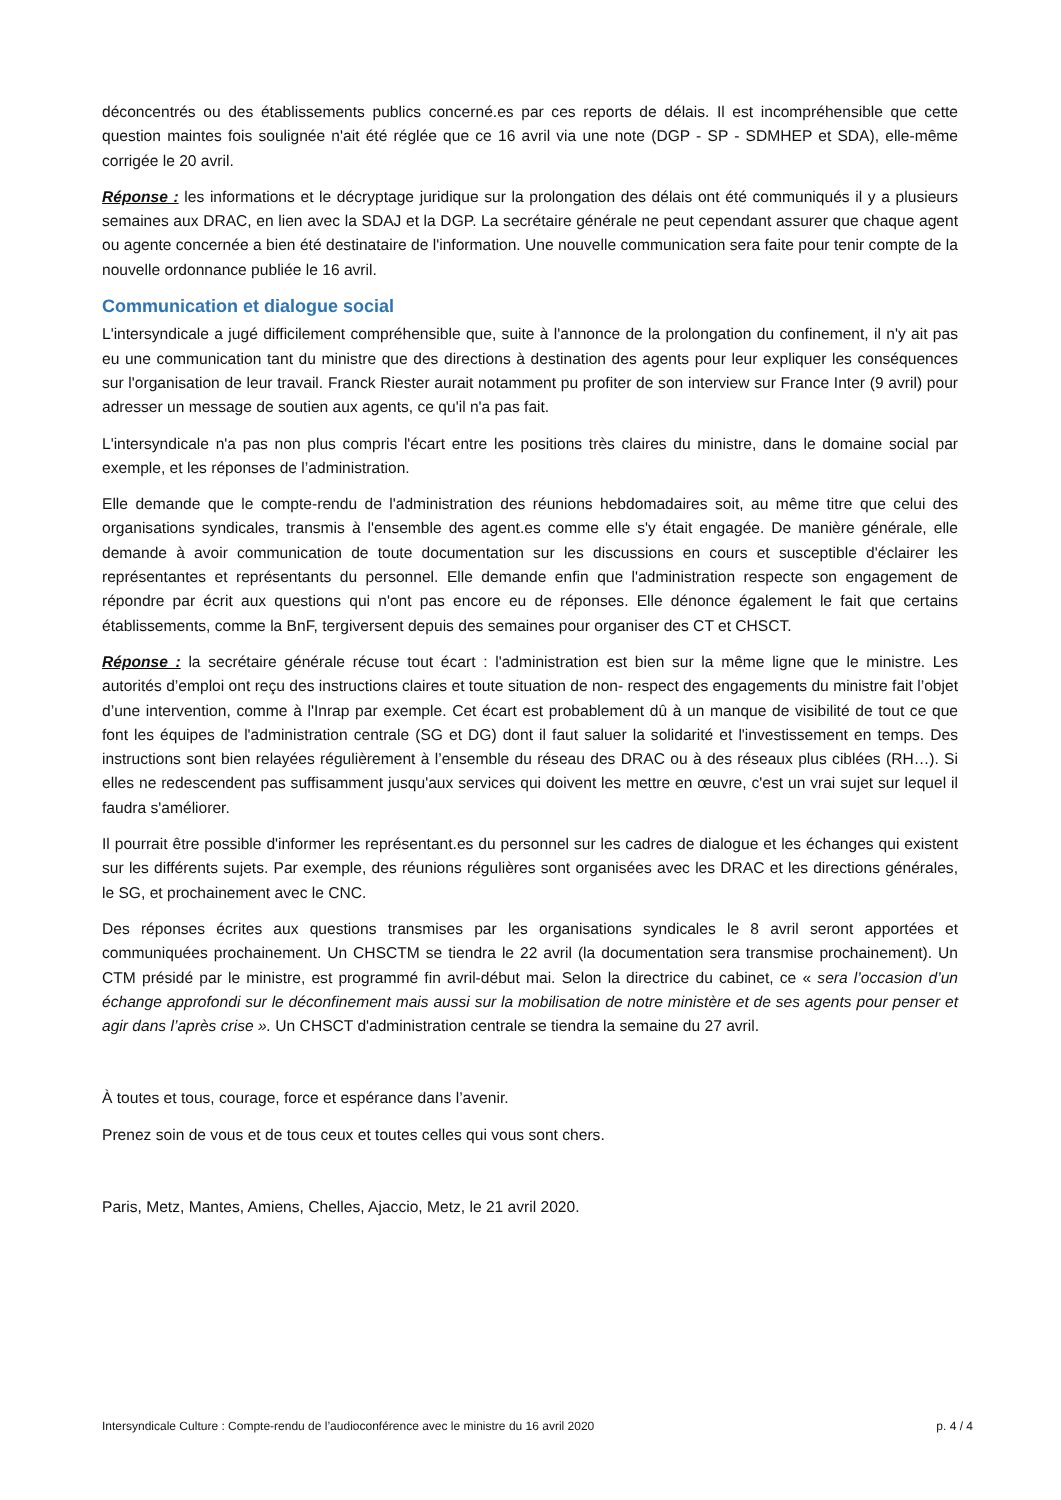déconcentrés ou des établissements publics concerné.es par ces reports de délais. Il est incompréhensible que cette question maintes fois soulignée n'ait été réglée que ce 16 avril via une note (DGP - SP - SDMHEP et SDA), elle-même corrigée le 20 avril.
Réponse : les informations et le décryptage juridique sur la prolongation des délais ont été communiqués il y a plusieurs semaines aux DRAC, en lien avec la SDAJ et la DGP. La secrétaire générale ne peut cependant assurer que chaque agent ou agente concernée a bien été destinataire de l'information. Une nouvelle communication sera faite pour tenir compte de la nouvelle ordonnance publiée le 16 avril.
Communication et dialogue social
L'intersyndicale a jugé difficilement compréhensible que, suite à l'annonce de la prolongation du confinement, il n'y ait pas eu une communication tant du ministre que des directions à destination des agents pour leur expliquer les conséquences sur l'organisation de leur travail. Franck Riester aurait notamment pu profiter de son interview sur France Inter (9 avril) pour adresser un message de soutien aux agents, ce qu'il n'a pas fait.
L'intersyndicale n'a pas non plus compris l'écart entre les positions très claires du ministre, dans le domaine social par exemple, et les réponses de l’administration.
Elle demande que le compte-rendu de l'administration des réunions hebdomadaires soit, au même titre que celui des organisations syndicales, transmis à l'ensemble des agent.es comme elle s'y était engagée. De manière générale, elle demande à avoir communication de toute documentation sur les discussions en cours et susceptible d'éclairer les représentantes et représentants du personnel. Elle demande enfin que l'administration respecte son engagement de répondre par écrit aux questions qui n'ont pas encore eu de réponses. Elle dénonce également le fait que certains établissements, comme la BnF, tergiversent depuis des semaines pour organiser des CT et CHSCT.
Réponse : la secrétaire générale récuse tout écart : l'administration est bien sur la même ligne que le ministre. Les autorités d’emploi ont reçu des instructions claires et toute situation de non- respect des engagements du ministre fait l’objet d’une intervention, comme à l'Inrap par exemple. Cet écart est probablement dû à un manque de visibilité de tout ce que font les équipes de l'administration centrale (SG et DG) dont il faut saluer la solidarité et l'investissement en temps. Des instructions sont bien relayées régulièrement à l’ensemble du réseau des DRAC ou à des réseaux plus ciblées (RH…). Si elles ne redescendent pas suffisamment jusqu'aux services qui doivent les mettre en œuvre, c'est un vrai sujet sur lequel il faudra s'améliorer.
Il pourrait être possible d'informer les représentant.es du personnel sur les cadres de dialogue et les échanges qui existent sur les différents sujets. Par exemple, des réunions régulières sont organisées avec les DRAC et les directions générales, le SG, et prochainement avec le CNC.
Des réponses écrites aux questions transmises par les organisations syndicales le 8 avril seront apportées et communiquées prochainement. Un CHSCTM se tiendra le 22 avril (la documentation sera transmise prochainement). Un CTM présidé par le ministre, est programmé fin avril-début mai. Selon la directrice du cabinet, ce « sera l’occasion d’un échange approfondi sur le déconfinement mais aussi sur la mobilisation de notre ministère et de ses agents pour penser et agir dans l’après crise ». Un CHSCT d'administration centrale se tiendra la semaine du 27 avril.
À toutes et tous, courage, force et espérance dans l’avenir.
Prenez soin de vous et de tous ceux et toutes celles qui vous sont chers.
Paris, Metz, Mantes, Amiens, Chelles, Ajaccio, Metz, le 21 avril 2020.
Intersyndicale Culture : Compte-rendu de l’audioconférence avec le ministre du 16 avril 2020 p. 4 / 4